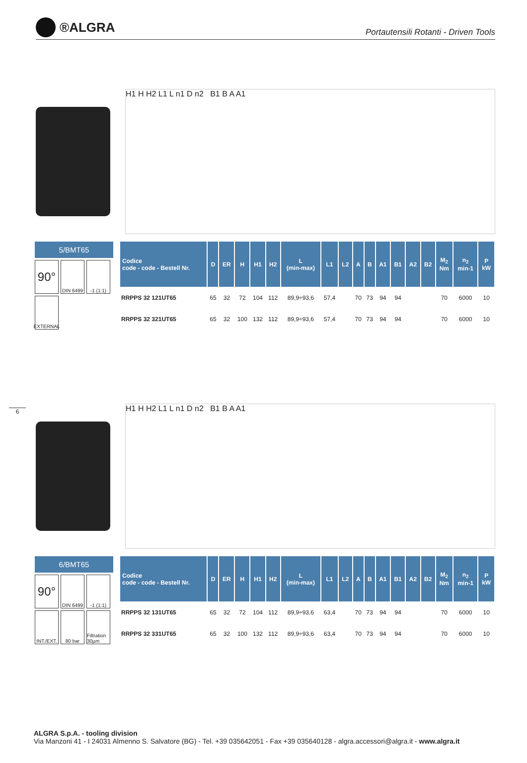®ALGRA
Portautensili Rotanti - Driven Tools
H1 H H2 L1 L n1 D n2 B1 B A A1
5/BMT65
90°
DIN 6499
-1 (1:1)
EXTERNAL
| Codice code - code - Bestell Nr. | D | ER | H | H1 | H2 | L (min-max) | L1 | L2 | A | B | A1 | B1 | A2 | B2 | M<sub>2</sub> Nm | n<sub>2</sub> min-1 | P kW |
| --- | --- | --- | --- | --- | --- | --- | --- | --- | --- | --- | --- | --- | --- | --- | --- | --- | --- |
| RRPPS 32 121UT65 | 65 | 32 | 72 | 104 | 112 | 89,9÷93,6 | 57,4 | | 70 | 73 | 94 | 94 | | | 70 | 6000 | 10 |
| RRPPS 32 321UT65 | 65 | 32 | 100 | 132 | 112 | 89,9÷93,6 | 57,4 | | 70 | 73 | 94 | 94 | | | 70 | 6000 | 10 |
6
H1 H H2 L1 L n1 D n2 B1 B A A1
6/BMT65
90°
DIN 6499
-1 (1:1)
INT./EXT.
80 bar Filtration 30µm
| Codice code - code - Bestell Nr. | D | ER | H | H1 | H2 | L (min-max) | L1 | L2 | A | B | A1 | B1 | A2 | B2 | M<sub>2</sub> Nm | n<sub>2</sub> min-1 | P kW |
| --- | --- | --- | --- | --- | --- | --- | --- | --- | --- | --- | --- | --- | --- | --- | --- | --- | --- |
| RRPPS 32 131UT65 | 65 | 32 | 72 | 104 | 112 | 89,9÷93,6 | 63,4 | | 70 | 73 | 94 | 94 | | | 70 | 6000 | 10 |
| RRPPS 32 331UT65 | 65 | 32 | 100 | 132 | 112 | 89,9÷93,6 | 63,4 | | 70 | 73 | 94 | 94 | | | 70 | 6000 | 10 |
ALGRA S.p.A. - tooling division
Via Manzoni 41 - I 24031 Almenno S. Salvatore (BG) - Tel. +39 035642051 - Fax +39 035640128 - algra.accessori@algra.it - www.algra.it